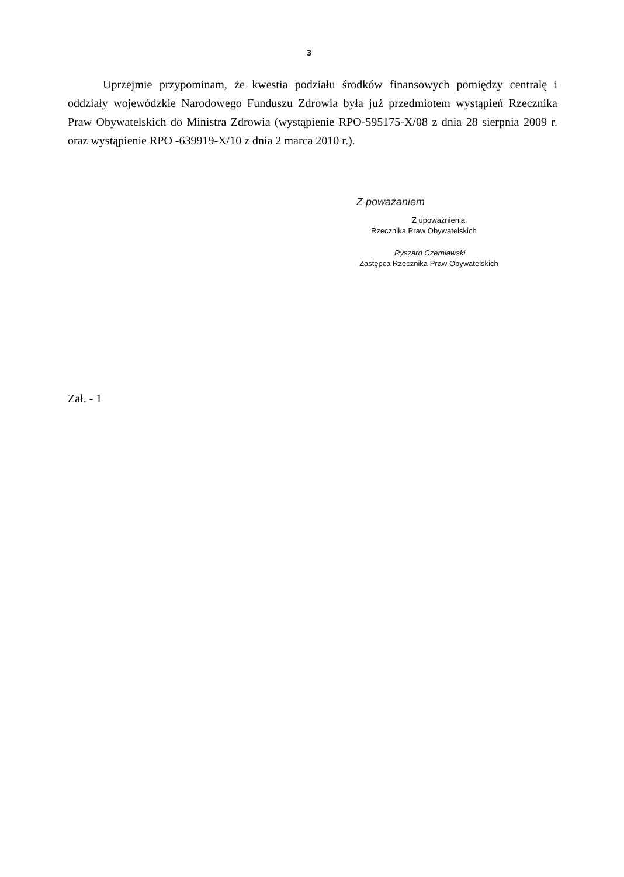3
Uprzejmie przypominam, że kwestia podziału środków finansowych pomiędzy centralę i oddziały wojewódzkie Narodowego Funduszu Zdrowia była już przedmiotem wystąpień Rzecznika Praw Obywatelskich do Ministra Zdrowia (wystąpienie RPO-595175-X/08 z dnia 28 sierpnia 2009 r. oraz wystąpienie RPO -639919-X/10 z dnia 2 marca 2010 r.).
Z poważaniem
Z upoważnienia
Rzecznika Praw Obywatelskich
Ryszard Czerniawski
Zastępca Rzecznika Praw Obywatelskich
Zał. - 1